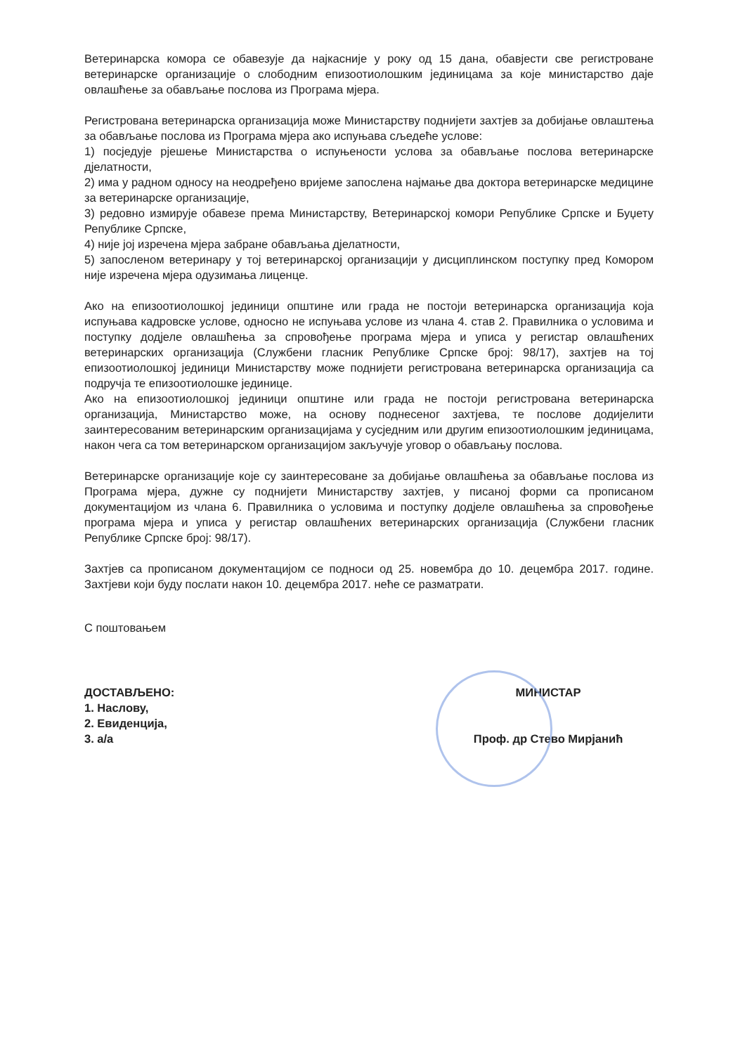Ветеринарска комора се обавезује да најкасније у року од 15 дана, обавјести све регистроване ветеринарске организације о слободним епизоотиолошким јединицама за које министарство даје овлашћење за обављање послова из Програма мјера.
Регистрована ветеринарска организација може Министарству поднијети захтјев за добијање овлаштења за обављање послова из Програма мјера ако испуњава сљедеће услове:
1) посједује рјешење Министарства о испуњености услова за обављање послова ветеринарске дјелатности,
2) има у радном односу на неодређено вријеме запослена најмање два доктора ветеринарске медицине за ветеринарске организације,
3) редовно измирује обавезе према Министарству, Ветеринарској комори Републике Српске и Буџету Републике Српске,
4) није јој изречена мјера забране обављања дјелатности,
5) запосленом ветеринару у тој ветеринарској организацији у дисциплинском поступку пред Комором није изречена мјера одузимања лиценце.
Ако на епизоотиолошкој јединици општине или града не постоји ветеринарска организација која испуњава кадровске услове, односно не испуњава услове из члана 4. став 2. Правилника о условима и поступку додјеле овлашћења за спровођење програма мјера и уписа у регистар овлашћених ветеринарских организација (Службени гласник Републике Српске број: 98/17), захтјев на тој епизоотиолошкој јединици Министарству може поднијети регистрована ветеринарска организација са подручја те епизоотиолошке јединице.
Ако на епизоотиолошкој јединици општине или града не постоји регистрована ветеринарска организација, Министарство може, на основу поднесеног захтјева, те послове додијелити заинтересованим ветеринарским организацијама у сусједним или другим епизоотиолошким јединицама, након чега са том ветеринарском организацијом закључује уговор о обављању послова.
Ветеринарске организације које су заинтересоване за добијање овлашћења за обављање послова из Програма мјера, дужне су поднијети Министарству захтјев, у писаној форми са прописаном документацијом из члана 6. Правилника о условима и поступку додјеле овлашћења за спровођење програма мјера и уписа у регистар овлашћених ветеринарских организација (Службени гласник Републике Српске број: 98/17).
Захтјев са прописаном документацијом се подноси од 25. новембра до 10. децембра 2017. године. Захтјеви који буду послати након 10. децембра 2017. неће се разматрати.
С поштовањем
ДОСТАВЉЕНО:
1. Наслову,
2. Евиденција,
3. а/а
МИНИСТАР
Проф. др Стево Мирјанић